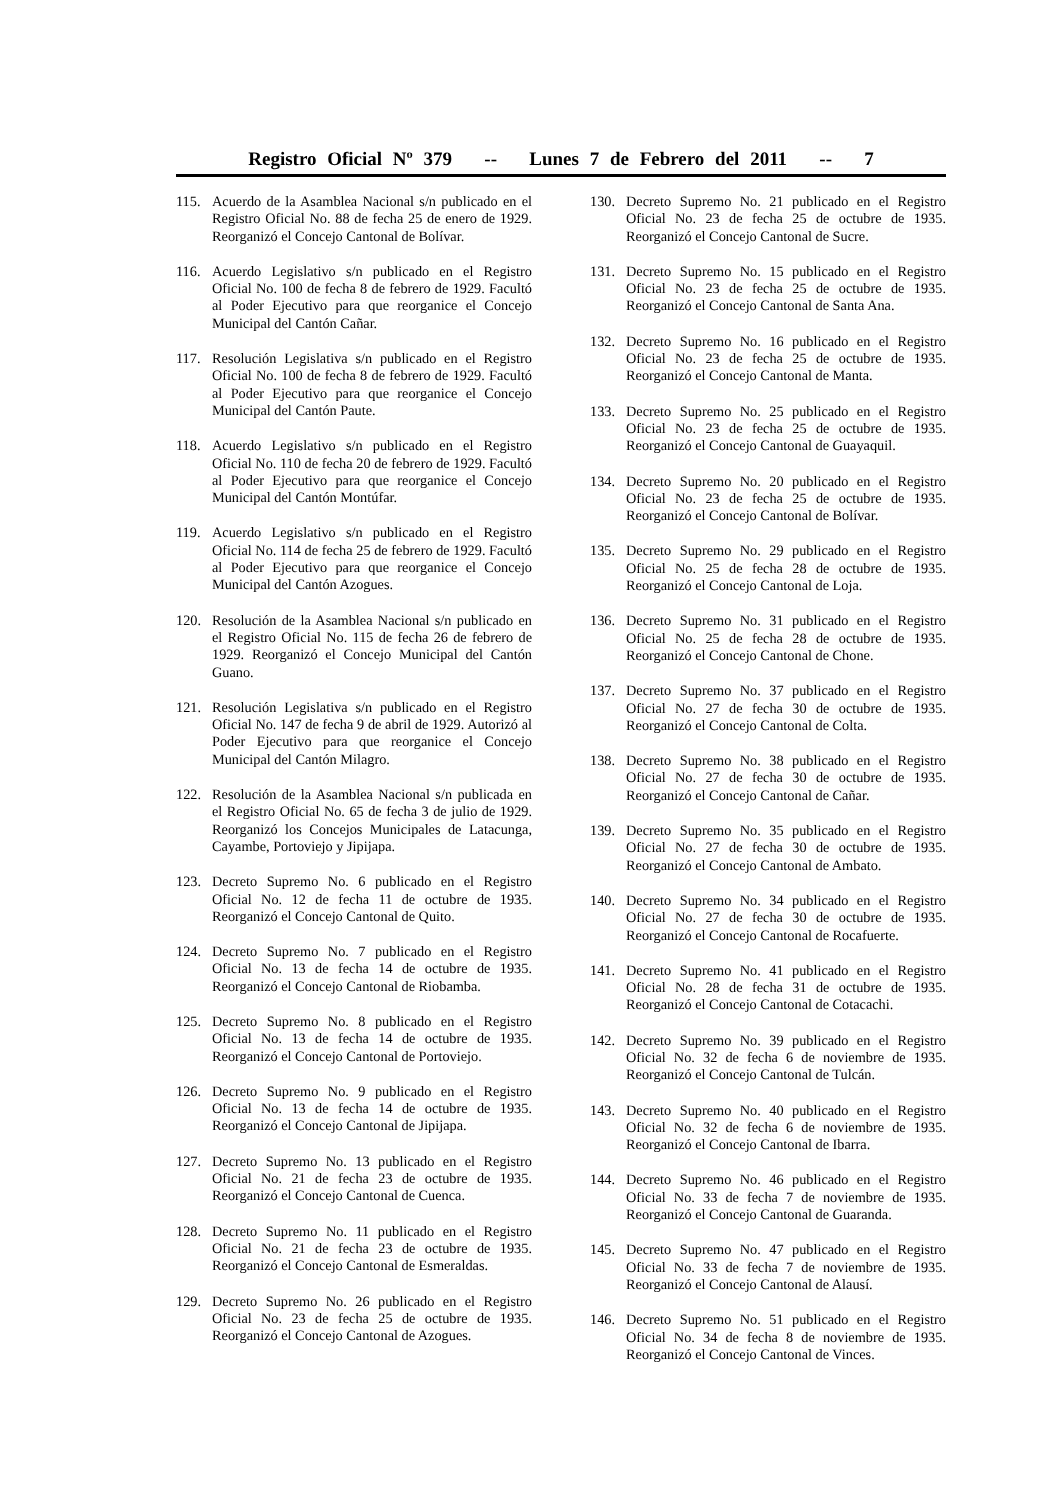Registro Oficial Nº 379 -- Lunes 7 de Febrero del 2011 -- 7
115. Acuerdo de la Asamblea Nacional s/n publicado en el Registro Oficial No. 88 de fecha 25 de enero de 1929. Reorganizó el Concejo Cantonal de Bolívar.
116. Acuerdo Legislativo s/n publicado en el Registro Oficial No. 100 de fecha 8 de febrero de 1929. Facultó al Poder Ejecutivo para que reorganice el Concejo Municipal del Cantón Cañar.
117. Resolución Legislativa s/n publicado en el Registro Oficial No. 100 de fecha 8 de febrero de 1929. Facultó al Poder Ejecutivo para que reorganice el Concejo Municipal del Cantón Paute.
118. Acuerdo Legislativo s/n publicado en el Registro Oficial No. 110 de fecha 20 de febrero de 1929. Facultó al Poder Ejecutivo para que reorganice el Concejo Municipal del Cantón Montúfar.
119. Acuerdo Legislativo s/n publicado en el Registro Oficial No. 114 de fecha 25 de febrero de 1929. Facultó al Poder Ejecutivo para que reorganice el Concejo Municipal del Cantón Azogues.
120. Resolución de la Asamblea Nacional s/n publicado en el Registro Oficial No. 115 de fecha 26 de febrero de 1929. Reorganizó el Concejo Municipal del Cantón Guano.
121. Resolución Legislativa s/n publicado en el Registro Oficial No. 147 de fecha 9 de abril de 1929. Autorizó al Poder Ejecutivo para que reorganice el Concejo Municipal del Cantón Milagro.
122. Resolución de la Asamblea Nacional s/n publicada en el Registro Oficial No. 65 de fecha 3 de julio de 1929. Reorganizó los Concejos Municipales de Latacunga, Cayambe, Portoviejo y Jipijapa.
123. Decreto Supremo No. 6 publicado en el Registro Oficial No. 12 de fecha 11 de octubre de 1935. Reorganizó el Concejo Cantonal de Quito.
124. Decreto Supremo No. 7 publicado en el Registro Oficial No. 13 de fecha 14 de octubre de 1935. Reorganizó el Concejo Cantonal de Riobamba.
125. Decreto Supremo No. 8 publicado en el Registro Oficial No. 13 de fecha 14 de octubre de 1935. Reorganizó el Concejo Cantonal de Portoviejo.
126. Decreto Supremo No. 9 publicado en el Registro Oficial No. 13 de fecha 14 de octubre de 1935. Reorganizó el Concejo Cantonal de Jipijapa.
127. Decreto Supremo No. 13 publicado en el Registro Oficial No. 21 de fecha 23 de octubre de 1935. Reorganizó el Concejo Cantonal de Cuenca.
128. Decreto Supremo No. 11 publicado en el Registro Oficial No. 21 de fecha 23 de octubre de 1935. Reorganizó el Concejo Cantonal de Esmeraldas.
129. Decreto Supremo No. 26 publicado en el Registro Oficial No. 23 de fecha 25 de octubre de 1935. Reorganizó el Concejo Cantonal de Azogues.
130. Decreto Supremo No. 21 publicado en el Registro Oficial No. 23 de fecha 25 de octubre de 1935. Reorganizó el Concejo Cantonal de Sucre.
131. Decreto Supremo No. 15 publicado en el Registro Oficial No. 23 de fecha 25 de octubre de 1935. Reorganizó el Concejo Cantonal de Santa Ana.
132. Decreto Supremo No. 16 publicado en el Registro Oficial No. 23 de fecha 25 de octubre de 1935. Reorganizó el Concejo Cantonal de Manta.
133. Decreto Supremo No. 25 publicado en el Registro Oficial No. 23 de fecha 25 de octubre de 1935. Reorganizó el Concejo Cantonal de Guayaquil.
134. Decreto Supremo No. 20 publicado en el Registro Oficial No. 23 de fecha 25 de octubre de 1935. Reorganizó el Concejo Cantonal de Bolívar.
135. Decreto Supremo No. 29 publicado en el Registro Oficial No. 25 de fecha 28 de octubre de 1935. Reorganizó el Concejo Cantonal de Loja.
136. Decreto Supremo No. 31 publicado en el Registro Oficial No. 25 de fecha 28 de octubre de 1935. Reorganizó el Concejo Cantonal de Chone.
137. Decreto Supremo No. 37 publicado en el Registro Oficial No. 27 de fecha 30 de octubre de 1935. Reorganizó el Concejo Cantonal de Colta.
138. Decreto Supremo No. 38 publicado en el Registro Oficial No. 27 de fecha 30 de octubre de 1935. Reorganizó el Concejo Cantonal de Cañar.
139. Decreto Supremo No. 35 publicado en el Registro Oficial No. 27 de fecha 30 de octubre de 1935. Reorganizó el Concejo Cantonal de Ambato.
140. Decreto Supremo No. 34 publicado en el Registro Oficial No. 27 de fecha 30 de octubre de 1935. Reorganizó el Concejo Cantonal de Rocafuerte.
141. Decreto Supremo No. 41 publicado en el Registro Oficial No. 28 de fecha 31 de octubre de 1935. Reorganizó el Concejo Cantonal de Cotacachi.
142. Decreto Supremo No. 39 publicado en el Registro Oficial No. 32 de fecha 6 de noviembre de 1935. Reorganizó el Concejo Cantonal de Tulcán.
143. Decreto Supremo No. 40 publicado en el Registro Oficial No. 32 de fecha 6 de noviembre de 1935. Reorganizó el Concejo Cantonal de Ibarra.
144. Decreto Supremo No. 46 publicado en el Registro Oficial No. 33 de fecha 7 de noviembre de 1935. Reorganizó el Concejo Cantonal de Guaranda.
145. Decreto Supremo No. 47 publicado en el Registro Oficial No. 33 de fecha 7 de noviembre de 1935. Reorganizó el Concejo Cantonal de Alausí.
146. Decreto Supremo No. 51 publicado en el Registro Oficial No. 34 de fecha 8 de noviembre de 1935. Reorganizó el Concejo Cantonal de Vinces.